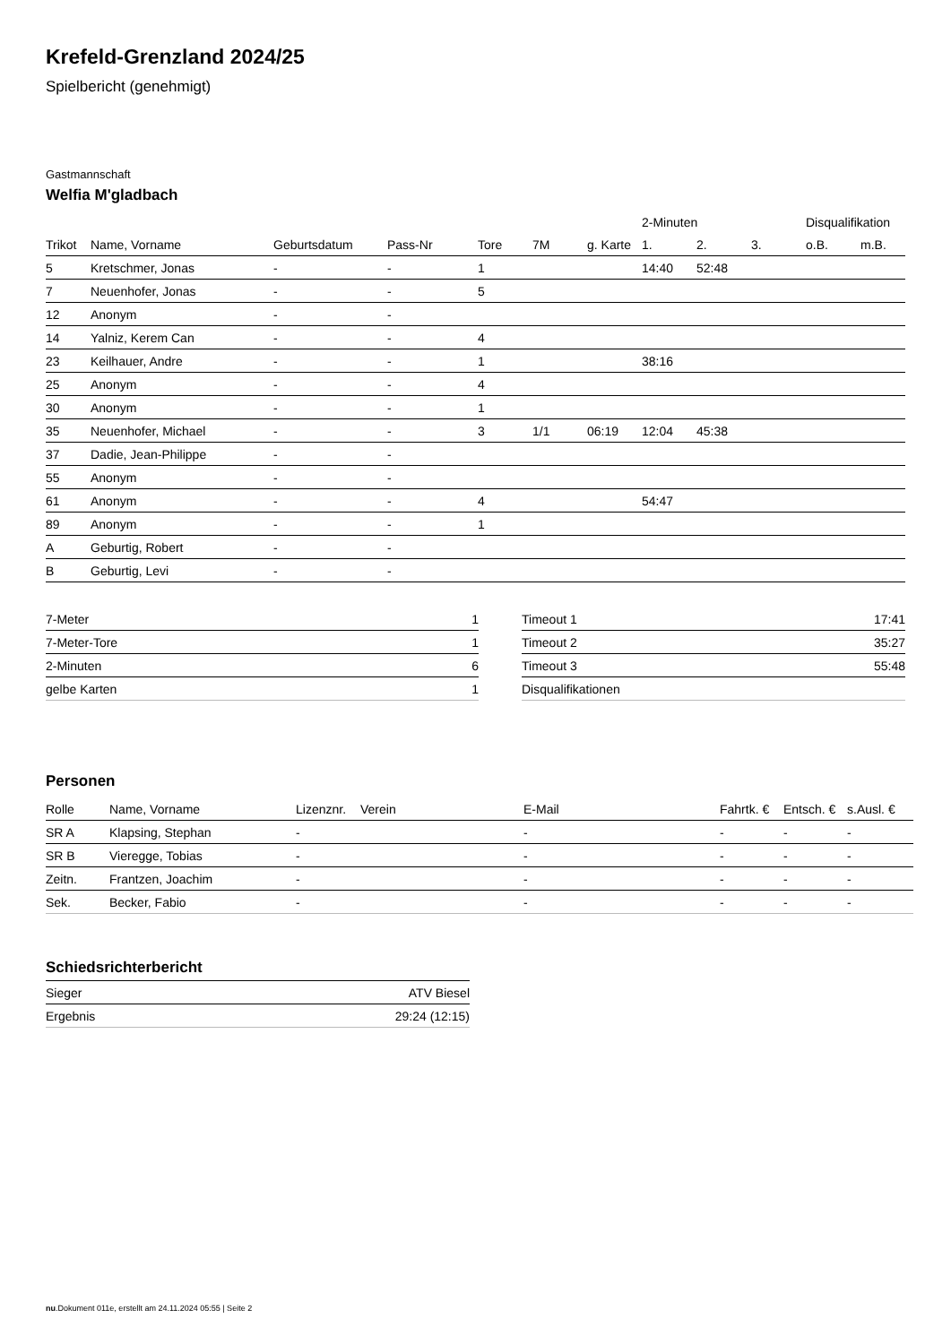Krefeld-Grenzland 2024/25
Spielbericht (genehmigt)
Gastmannschaft
Welfia M'gladbach
| | | | | | | | 2-Minuten | | | Disqualifikation | |
| --- | --- | --- | --- | --- | --- | --- | --- | --- | --- | --- | --- |
| Trikot | Name, Vorname | Geburtsdatum | Pass-Nr | Tore | 7M | g. Karte | 1. | 2. | 3. | o.B. | m.B. |
| 5 | Kretschmer, Jonas | - | - | 1 | | | 14:40 | 52:48 | | | |
| 7 | Neuenhofer, Jonas | - | - | 5 | | | | | | | |
| 12 | Anonym | - | - | | | | | | | | |
| 14 | Yalniz, Kerem Can | - | - | 4 | | | | | | | |
| 23 | Keilhauer, Andre | - | - | 1 | | | 38:16 | | | | |
| 25 | Anonym | - | - | 4 | | | | | | | |
| 30 | Anonym | - | - | 1 | | | | | | | |
| 35 | Neuenhofer, Michael | - | - | 3 | 1/1 | 06:19 | 12:04 | 45:38 | | | |
| 37 | Dadie, Jean-Philippe | - | - | | | | | | | | |
| 55 | Anonym | - | - | | | | | | | | |
| 61 | Anonym | - | - | 4 | | | 54:47 | | | | |
| 89 | Anonym | - | - | 1 | | | | | | | |
| A | Geburtig, Robert | - | - | | | | | | | | |
| B | Geburtig, Levi | - | - | | | | | | | | |
| 7-Meter | 1 |
| 7-Meter-Tore | 1 |
| 2-Minuten | 6 |
| gelbe Karten | 1 |
| Timeout 1 | 17:41 |
| Timeout 2 | 35:27 |
| Timeout 3 | 55:48 |
| Disqualifikationen | |
Personen
| Rolle | Name, Vorname | Lizenznr. | Verein | E-Mail | Fahrtk. € | Entsch. € | s.Ausl. € |
| --- | --- | --- | --- | --- | --- | --- | --- |
| SR A | Klapsing, Stephan | - | | - | - | - | - |
| SR B | Vieregge, Tobias | - | | - | - | - | - |
| Zeitn. | Frantzen, Joachim | - | | - | - | - | - |
| Sek. | Becker, Fabio | - | | - | - | - | - |
Schiedsrichterbericht
| Sieger | ATV Biesel |
| Ergebnis | 29:24 (12:15) |
nu.Dokument 011e, erstellt am 24.11.2024 05:55 | Seite 2